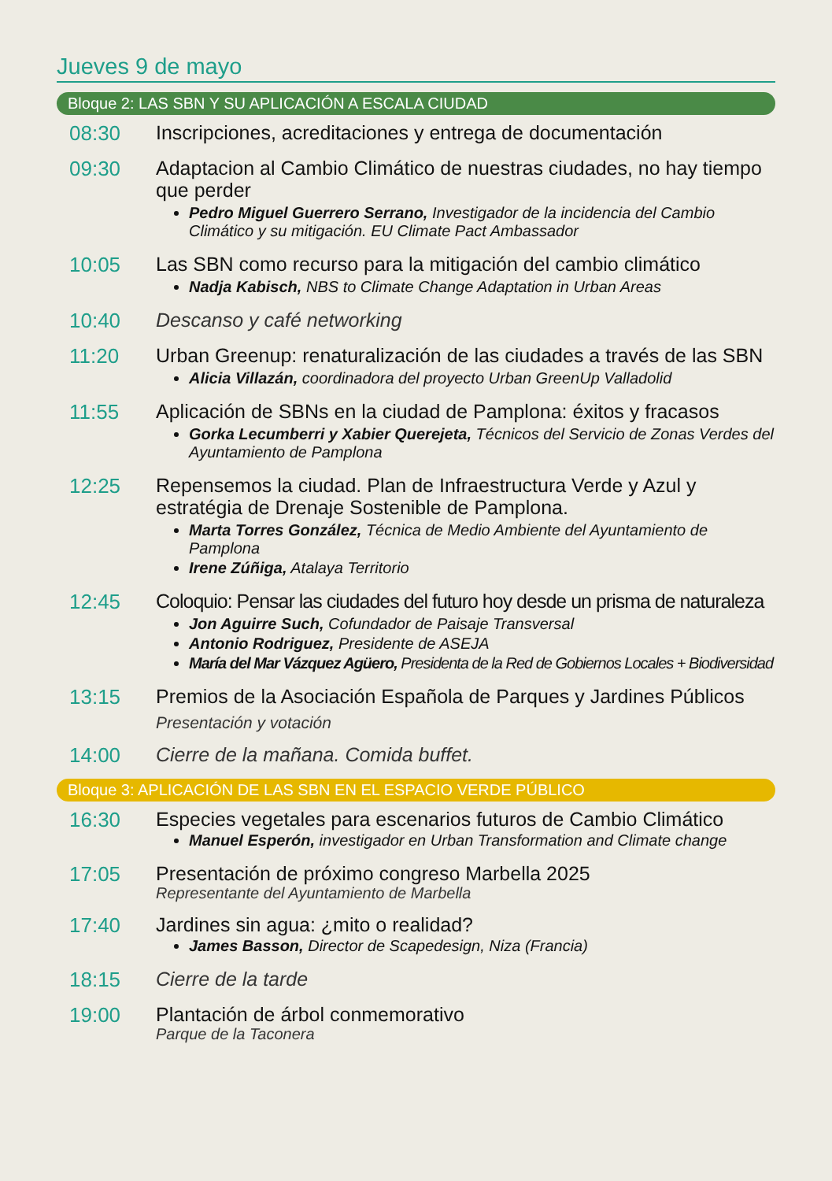Jueves 9 de mayo
Bloque 2: LAS SBN Y SU APLICACIÓN A ESCALA CIUDAD
08:30
Inscripciones, acreditaciones y entrega de documentación
09:30
Adaptacion al Cambio Climático de nuestras ciudades, no hay tiempo que perder
Pedro Miguel Guerrero Serrano, Investigador de la incidencia del Cambio Climático y su mitigación. EU Climate Pact Ambassador
10:05
Las SBN como recurso para la mitigación del cambio climático
Nadja Kabisch, NBS to Climate Change Adaptation in Urban Areas
10:40
Descanso y café networking
11:20
Urban Greenup: renaturalización de las ciudades a través de las SBN
Alicia Villazán, coordinadora del proyecto Urban GreenUp Valladolid
11:55
Aplicación de SBNs en la ciudad de Pamplona: éxitos y fracasos
Gorka Lecumberri y Xabier Querejeta, Técnicos del Servicio de Zonas Verdes del Ayuntamiento de Pamplona
12:25
Repensemos la ciudad. Plan de Infraestructura Verde y Azul y estratégia de Drenaje Sostenible de Pamplona.
Marta Torres González, Técnica de Medio Ambiente del Ayuntamiento de Pamplona
Irene Zúñiga, Atalaya Territorio
12:45
Coloquio: Pensar las ciudades del futuro hoy desde un prisma de naturaleza
Jon Aguirre Such, Cofundador de Paisaje Transversal
Antonio Rodriguez, Presidente de ASEJA
María del Mar Vázquez Agüero, Presidenta de la Red de Gobiernos Locales + Biodiversidad
13:15
Premios de la Asociación Española de Parques y Jardines Públicos
Presentación y votación
14:00
Cierre de la mañana. Comida buffet.
Bloque 3: APLICACIÓN DE LAS SBN EN EL ESPACIO VERDE PÚBLICO
16:30
Especies vegetales para escenarios futuros de Cambio Climático
Manuel Esperón, investigador en Urban Transformation and Climate change
17:05
Presentación de próximo congreso Marbella 2025
Representante del Ayuntamiento de Marbella
17:40
Jardines sin agua: ¿mito o realidad?
James Basson, Director de Scapedesign, Niza (Francia)
18:15
Cierre de la tarde
19:00
Plantación de árbol conmemorativo
Parque de la Taconera